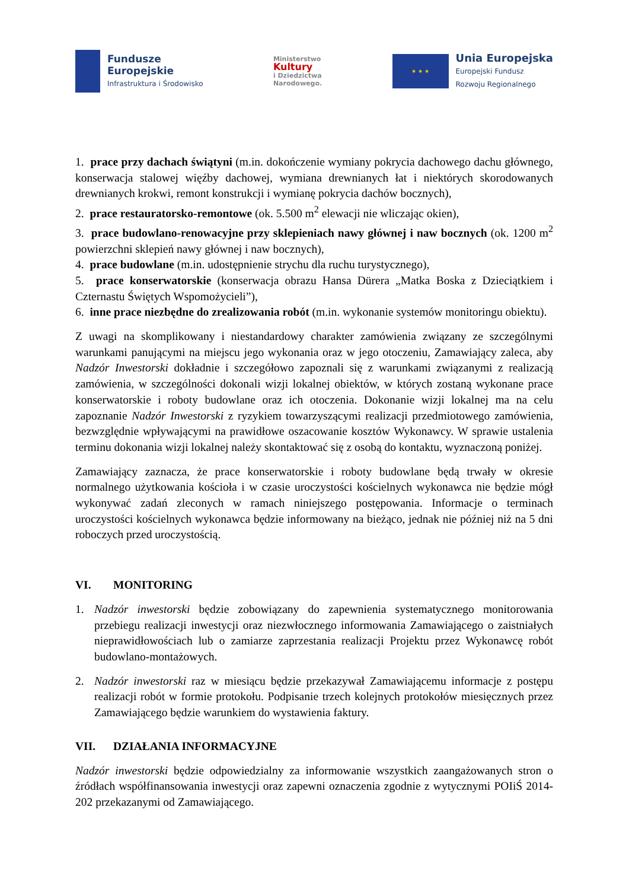Fundusze
Europejskie
Infrastruktura i Środowisko
Ministerstwo
Kultury
i Dziedzictwa
Narodowego.
★ ★ ★
Unia Europejska
Europejski Fundusz
Rozwoju Regionalnego
1. prace przy dachach świątyni (m.in. dokończenie wymiany pokrycia dachowego dachu głównego, konserwacja stalowej więźby dachowej, wymiana drewnianych łat i niektórych skorodowanych drewnianych krokwi, remont konstrukcji i wymianę pokrycia dachów bocznych),
2. prace restauratorsko-remontowe (ok. 5.500 m<sup>2</sup> elewacji nie wliczając okien),
3. prace budowlano-renowacyjne przy sklepieniach nawy głównej i naw bocznych (ok. 1200 m<sup>2</sup> powierzchni sklepień nawy głównej i naw bocznych),
4. prace budowlane (m.in. udostępnienie strychu dla ruchu turystycznego),
5. prace konserwatorskie (konserwacja obrazu Hansa Dürera „Matka Boska z Dzieciątkiem i Czternastu Świętych Wspomożycieli”),
6. inne prace niezbędne do zrealizowania robót (m.in. wykonanie systemów monitoringu obiektu).
Z uwagi na skomplikowany i niestandardowy charakter zamówienia związany ze szczególnymi warunkami panującymi na miejscu jego wykonania oraz w jego otoczeniu, Zamawiający zaleca, aby Nadzór Inwestorski dokładnie i szczegółowo zapoznali się z warunkami związanymi z realizacją zamówienia, w szczególności dokonali wizji lokalnej obiektów, w których zostaną wykonane prace konserwatorskie i roboty budowlane oraz ich otoczenia. Dokonanie wizji lokalnej ma na celu zapoznanie Nadzór Inwestorski z ryzykiem towarzyszącymi realizacji przedmiotowego zamówienia, bezwzględnie wpływającymi na prawidłowe oszacowanie kosztów Wykonawcy. W sprawie ustalenia terminu dokonania wizji lokalnej należy skontaktować się z osobą do kontaktu, wyznaczoną poniżej.
Zamawiający zaznacza, że prace konserwatorskie i roboty budowlane będą trwały w okresie normalnego użytkowania kościoła i w czasie uroczystości kościelnych wykonawca nie będzie mógł wykonywać zadań zleconych w ramach niniejszego postępowania. Informacje o terminach uroczystości kościelnych wykonawca będzie informowany na bieżąco, jednak nie później niż na 5 dni roboczych przed uroczystością.
VI. MONITORING
1. Nadzór inwestorski będzie zobowiązany do zapewnienia systematycznego monitorowania przebiegu realizacji inwestycji oraz niezwłocznego informowania Zamawiającego o zaistniałych nieprawidłowościach lub o zamiarze zaprzestania realizacji Projektu przez Wykonawcę robót budowlano-montażowych.
2. Nadzór inwestorski raz w miesiącu będzie przekazywał Zamawiającemu informacje z postępu realizacji robót w formie protokołu. Podpisanie trzech kolejnych protokołów miesięcznych przez Zamawiającego będzie warunkiem do wystawienia faktury.
VII. DZIAŁANIA INFORMACYJNE
Nadzór inwestorski będzie odpowiedzialny za informowanie wszystkich zaangażowanych stron o źródłach współfinansowania inwestycji oraz zapewni oznaczenia zgodnie z wytycznymi POIiŚ 2014-202 przekazanymi od Zamawiającego.